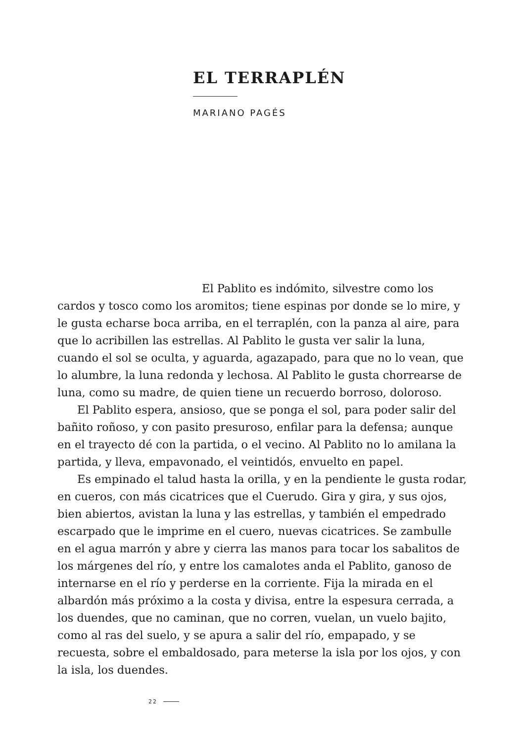EL TERRAPLÉN
MARIANO PAGÉS
El Pablito es indómito, silvestre como los cardos y tosco como los aromitos; tiene espinas por donde se lo mire, y le gusta echarse boca arriba, en el terraplén, con la panza al aire, para que lo acribillen las estrellas. Al Pablito le gusta ver salir la luna, cuando el sol se oculta, y aguarda, agazapado, para que no lo vean, que lo alumbre, la luna redonda y lechosa. Al Pablito le gusta chorrearse de luna, como su madre, de quien tiene un recuerdo borroso, doloroso.
El Pablito espera, ansioso, que se ponga el sol, para poder salir del bañito roñoso, y con pasito presuroso, enfilar para la defensa; aunque en el trayecto dé con la partida, o el vecino. Al Pablito no lo amilana la partida, y lleva, empavonado, el veintidós, envuelto en papel.
Es empinado el talud hasta la orilla, y en la pendiente le gusta rodar, en cueros, con más cicatrices que el Cuerudo. Gira y gira, y sus ojos, bien abiertos, avistan la luna y las estrellas, y también el empedrado escarpado que le imprime en el cuero, nuevas cicatrices. Se zambulle en el agua marrón y abre y cierra las manos para tocar los sabalitos de los márgenes del río, y entre los camalotes anda el Pablito, ganoso de internarse en el río y perderse en la corriente. Fija la mirada en el albardón más próximo a la costa y divisa, entre la espesura cerrada, a los duendes, que no caminan, que no corren, vuelan, un vuelo bajito, como al ras del suelo, y se apura a salir del río, empapado, y se recuesta, sobre el embaldosado, para meterse la isla por los ojos, y con la isla, los duendes.
22